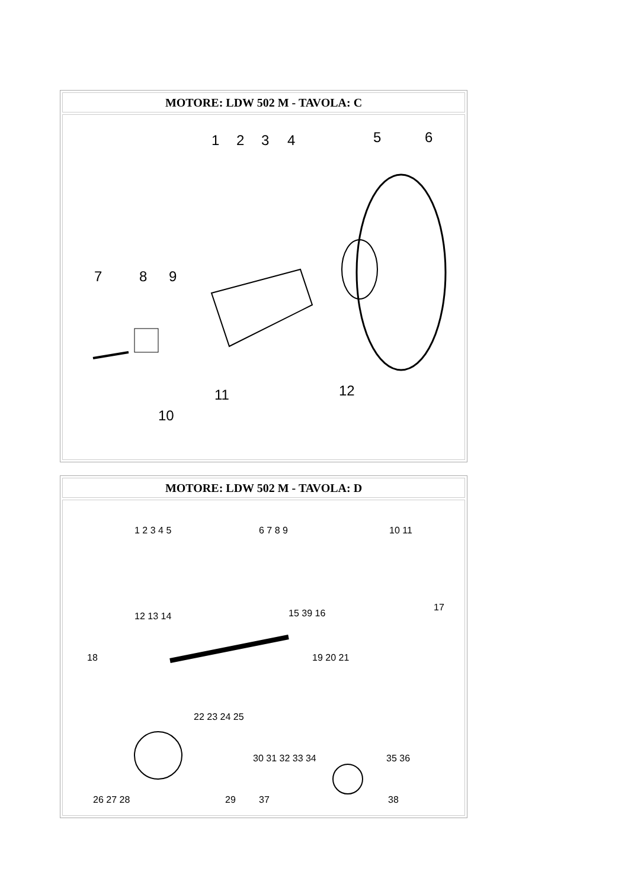| MOTORE: LDW 502 M - TAVOLA: C |
| --- |
| 1 2 3 4 5 6 7 8 9 11 12 10 |
| MOTORE: LDW 502 M - TAVOLA: D |
| --- |
| 1 2 3 4 5 6 7 8 9 10 11 12 13 14 15 39 16 17 18 19 20 21 22 23 24 25 30 31 32 33 34 35 36 26 27 28 29 37 38 |